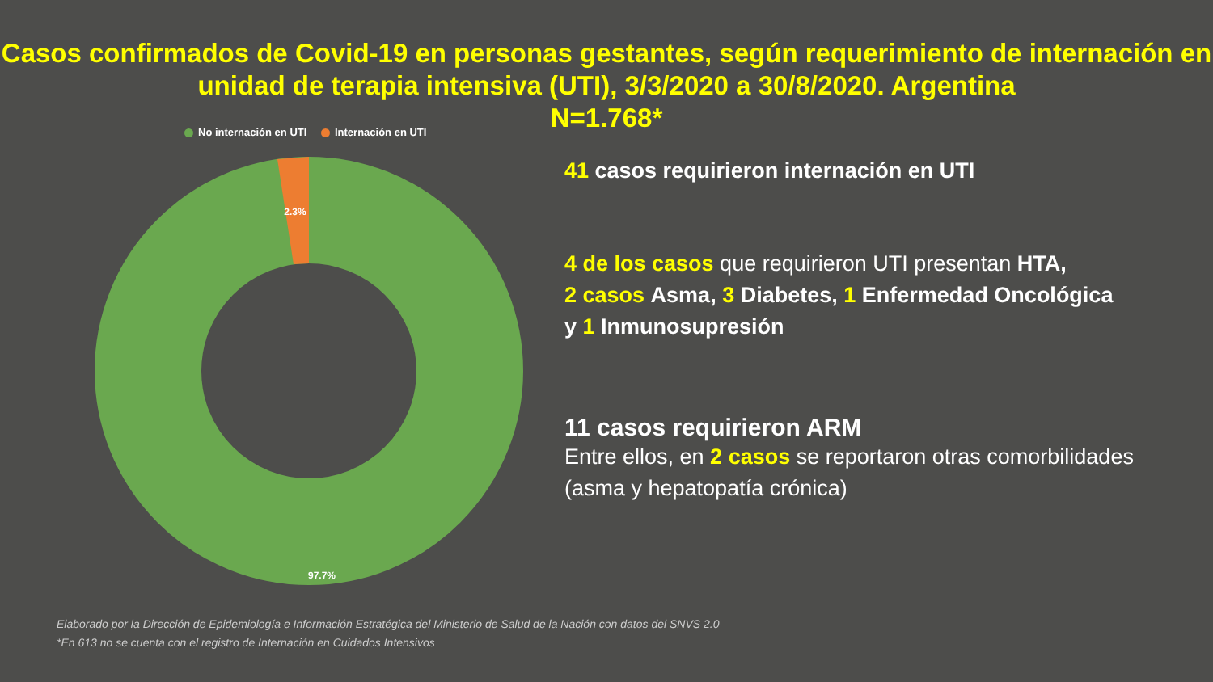Casos confirmados de Covid-19 en personas gestantes, según requerimiento de internación en unidad de terapia intensiva (UTI), 3/3/2020 a 30/8/2020. Argentina
N=1.768*
No internación en UTI Internación en UTI
2.3%
97.7%
41 casos requirieron internación en UTI
4 de los casos que requirieron UTI presentan HTA,
2 casos Asma, 3 Diabetes, 1 Enfermedad Oncológica
y 1 Inmunosupresión
11 casos requirieron ARM
Entre ellos, en 2 casos se reportaron otras comorbilidades (asma y hepatopatía crónica)
Elaborado por la Dirección de Epidemiología e Información Estratégica del Ministerio de Salud de la Nación con datos del SNVS 2.0
*En 613 no se cuenta con el registro de Internación en Cuidados Intensivos